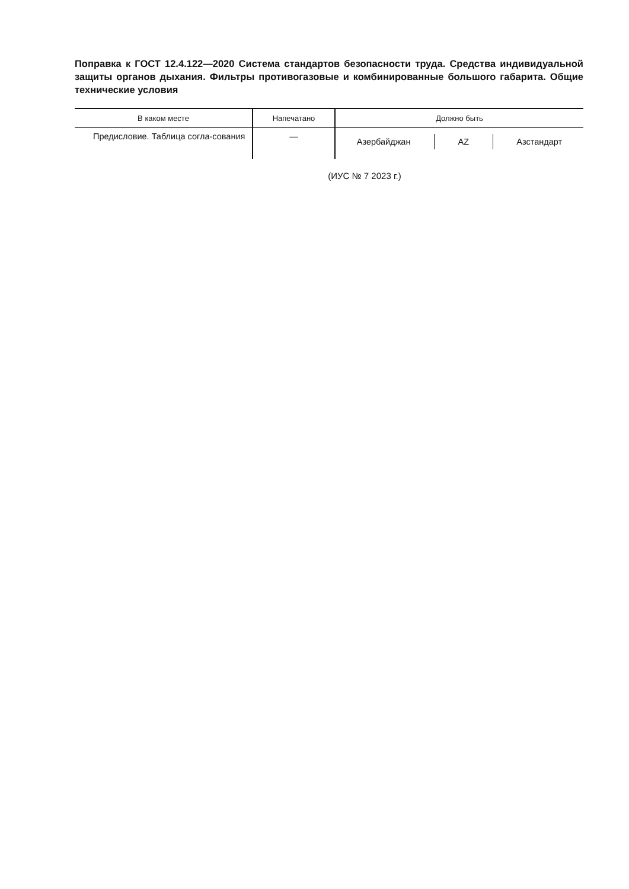Поправка к ГОСТ 12.4.122—2020 Система стандартов безопасности труда. Средства индивидуальной защиты органов дыхания. Фильтры противогазовые и комбинированные большого габарита. Общие технические условия
| В каком месте | Напечатано | Должно быть |
| --- | --- | --- |
| Предисловие. Таблица согла-сования | — | Азербайджан AZ Азстандарт |
(ИУС № 7 2023 г.)